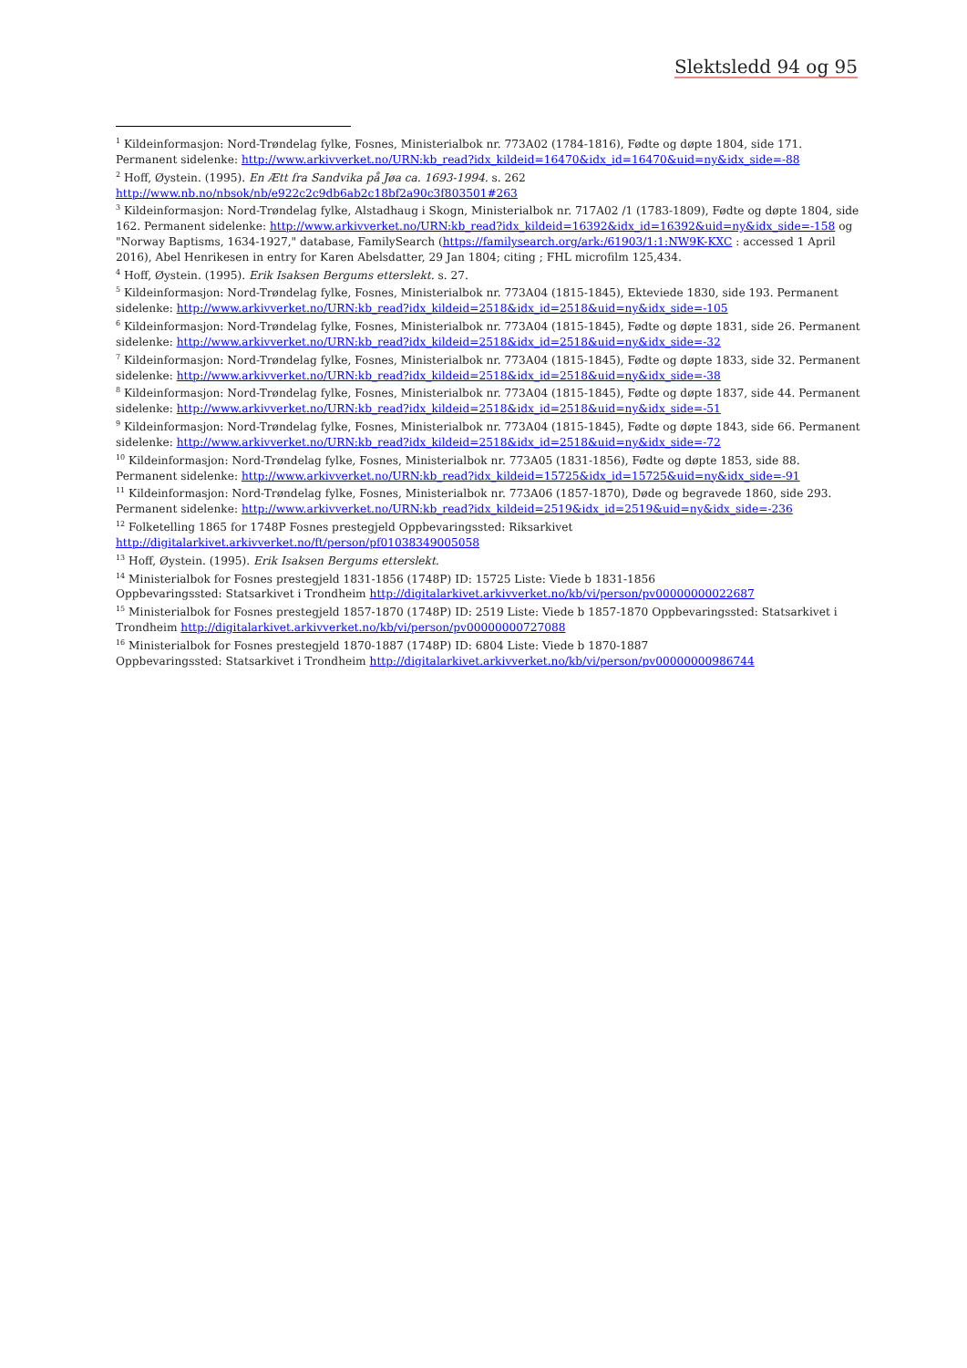Slektsledd 94 og 95
<sup>1</sup> Kildeinformasjon: Nord-Trøndelag fylke, Fosnes, Ministerialbok nr. 773A02 (1784-1816), Fødte og døpte 1804, side 171. Permanent sidelenke: http://www.arkivverket.no/URN:kb_read?idx_kildeid=16470&idx_id=16470&uid=ny&idx_side=-88
<sup>2</sup> Hoff, Øystein. (1995). En Ætt fra Sandvika på Jøa ca. 1693-1994. s. 262
http://www.nb.no/nbsok/nb/e922c2c9db6ab2c18bf2a90c3f803501#263
<sup>3</sup> Kildeinformasjon: Nord-Trøndelag fylke, Alstadhaug i Skogn, Ministerialbok nr. 717A02 /1 (1783-1809), Fødte og døpte 1804, side 162. Permanent sidelenke: http://www.arkivverket.no/URN:kb_read?idx_kildeid=16392&idx_id=16392&uid=ny&idx_side=-158 og "Norway Baptisms, 1634-1927," database, FamilySearch (https://familysearch.org/ark:/61903/1:1:NW9K-KXC : accessed 1 April 2016), Abel Henrikesen in entry for Karen Abelsdatter, 29 Jan 1804; citing ; FHL microfilm 125,434.
<sup>4</sup> Hoff, Øystein. (1995). Erik Isaksen Bergums etterslekt. s. 27.
<sup>5</sup> Kildeinformasjon: Nord-Trøndelag fylke, Fosnes, Ministerialbok nr. 773A04 (1815-1845), Ekteviede 1830, side 193. Permanent sidelenke: http://www.arkivverket.no/URN:kb_read?idx_kildeid=2518&idx_id=2518&uid=ny&idx_side=-105
<sup>6</sup> Kildeinformasjon: Nord-Trøndelag fylke, Fosnes, Ministerialbok nr. 773A04 (1815-1845), Fødte og døpte 1831, side 26. Permanent sidelenke: http://www.arkivverket.no/URN:kb_read?idx_kildeid=2518&idx_id=2518&uid=ny&idx_side=-32
<sup>7</sup> Kildeinformasjon: Nord-Trøndelag fylke, Fosnes, Ministerialbok nr. 773A04 (1815-1845), Fødte og døpte 1833, side 32. Permanent sidelenke: http://www.arkivverket.no/URN:kb_read?idx_kildeid=2518&idx_id=2518&uid=ny&idx_side=-38
<sup>8</sup> Kildeinformasjon: Nord-Trøndelag fylke, Fosnes, Ministerialbok nr. 773A04 (1815-1845), Fødte og døpte 1837, side 44. Permanent sidelenke: http://www.arkivverket.no/URN:kb_read?idx_kildeid=2518&idx_id=2518&uid=ny&idx_side=-51
<sup>9</sup> Kildeinformasjon: Nord-Trøndelag fylke, Fosnes, Ministerialbok nr. 773A04 (1815-1845), Fødte og døpte 1843, side 66. Permanent sidelenke: http://www.arkivverket.no/URN:kb_read?idx_kildeid=2518&idx_id=2518&uid=ny&idx_side=-72
<sup>10</sup> Kildeinformasjon: Nord-Trøndelag fylke, Fosnes, Ministerialbok nr. 773A05 (1831-1856), Fødte og døpte 1853, side 88. Permanent sidelenke: http://www.arkivverket.no/URN:kb_read?idx_kildeid=15725&idx_id=15725&uid=ny&idx_side=-91
<sup>11</sup> Kildeinformasjon: Nord-Trøndelag fylke, Fosnes, Ministerialbok nr. 773A06 (1857-1870), Døde og begravede 1860, side 293. Permanent sidelenke: http://www.arkivverket.no/URN:kb_read?idx_kildeid=2519&idx_id=2519&uid=ny&idx_side=-236
<sup>12</sup> Folketelling 1865 for 1748P Fosnes prestegjeld Oppbevaringssted: Riksarkivet
http://digitalarkivet.arkivverket.no/ft/person/pf01038349005058
<sup>13</sup> Hoff, Øystein. (1995). Erik Isaksen Bergums etterslekt.
<sup>14</sup> Ministerialbok for Fosnes prestegjeld 1831-1856 (1748P) ID: 15725 Liste: Viede b 1831-1856
Oppbevaringssted: Statsarkivet i Trondheim http://digitalarkivet.arkivverket.no/kb/vi/person/pv00000000022687
<sup>15</sup> Ministerialbok for Fosnes prestegjeld 1857-1870 (1748P) ID: 2519 Liste: Viede b 1857-1870 Oppbevaringssted: Statsarkivet i Trondheim http://digitalarkivet.arkivverket.no/kb/vi/person/pv00000000727088
<sup>16</sup> Ministerialbok for Fosnes prestegjeld 1870-1887 (1748P) ID: 6804 Liste: Viede b 1870-1887
Oppbevaringssted: Statsarkivet i Trondheim http://digitalarkivet.arkivverket.no/kb/vi/person/pv00000000986744